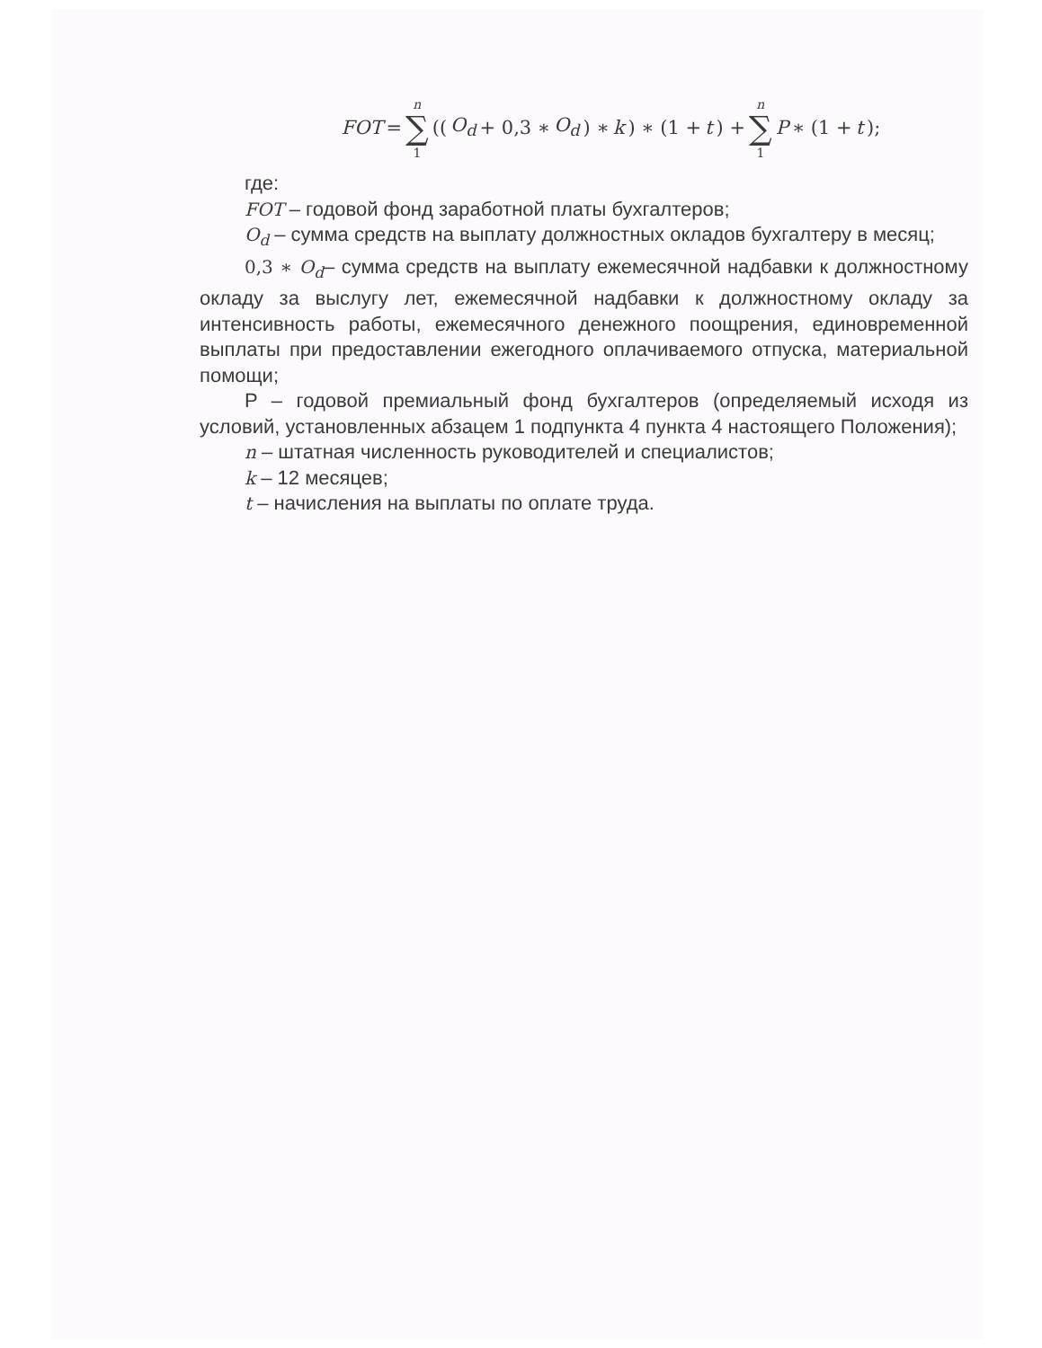FOT = n ∑ 1 ((O<sub>d</sub> + 0,3 ∗ O<sub>d</sub>) ∗ k) ∗ (1 + t) + n ∑ 1 P ∗ (1 + t);
где:
FOT – годовой фонд заработной платы бухгалтеров;
O<sub>d</sub> – сумма средств на выплату должностных окладов бухгалтеру в месяц;
0,3 ∗ O<sub>d</sub>– сумма средств на выплату ежемесячной надбавки к должностному окладу за выслугу лет, ежемесячной надбавки к должностному окладу за интенсивность работы, ежемесячного денежного поощрения, единовременной выплаты при предоставлении ежегодного оплачиваемого отпуска, материальной помощи;
P – годовой премиальный фонд бухгалтеров (определяемый исходя из условий, установленных абзацем 1 подпункта 4 пункта 4 настоящего Положения);
n – штатная численность руководителей и специалистов;
k – 12 месяцев;
t – начисления на выплаты по оплате труда.